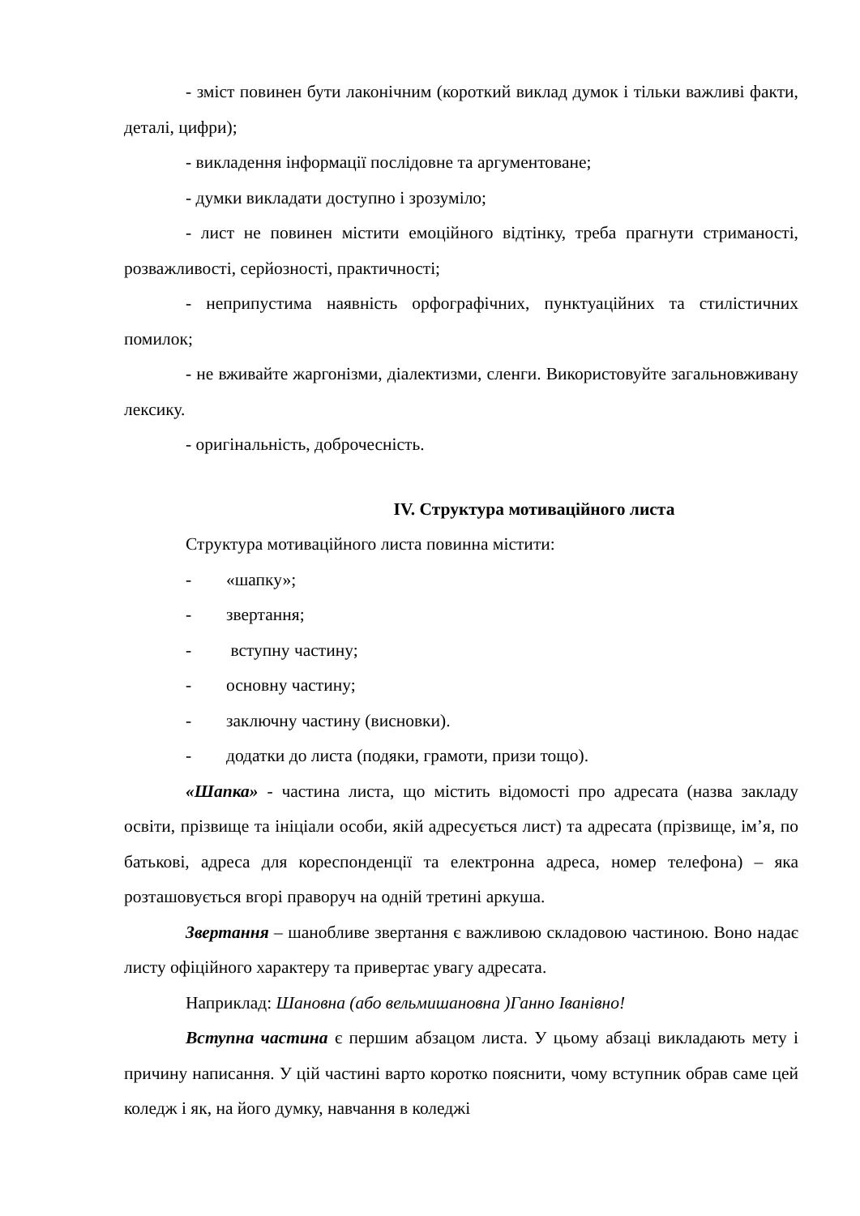- зміст повинен бути лаконічним (короткий виклад думок і тільки важливі факти, деталі, цифри);
- викладення інформації послідовне та аргументоване;
- думки викладати доступно і зрозуміло;
- лист не повинен містити емоційного відтінку, треба прагнути стриманості, розважливості, серйозності, практичності;
- неприпустима наявність орфографічних, пунктуаційних та стилістичних помилок;
- не вживайте жаргонізми, діалектизми, сленги. Використовуйте загальновживану лексику.
- оригінальність, доброчесність.
IV. Структура мотиваційного листа
Структура мотиваційного листа повинна містити:
- «шапку»;
- звертання;
- вступну частину;
- основну частину;
- заключну частину (висновки).
- додатки до листа (подяки, грамоти, призи тощо).
«Шапка» - частина листа, що містить відомості про адресата (назва закладу освіти, прізвище та ініціали особи, якій адресується лист) та адресата (прізвище, ім’я, по батькові, адреса для кореспонденції та електронна адреса, номер телефона) – яка розташовується вгорі праворуч на одній третині аркуша.
Звертання – шанобливе звертання є важливою складовою частиною. Воно надає листу офіційного характеру та привертає увагу адресата.
Наприклад: Шановна (або вельмишановна )Ганно Іванівно!
Вступна частина є першим абзацом листа. У цьому абзаці викладають мету і причину написання. У цій частині варто коротко пояснити, чому вступник обрав саме цей коледж і як, на його думку, навчання в коледжі